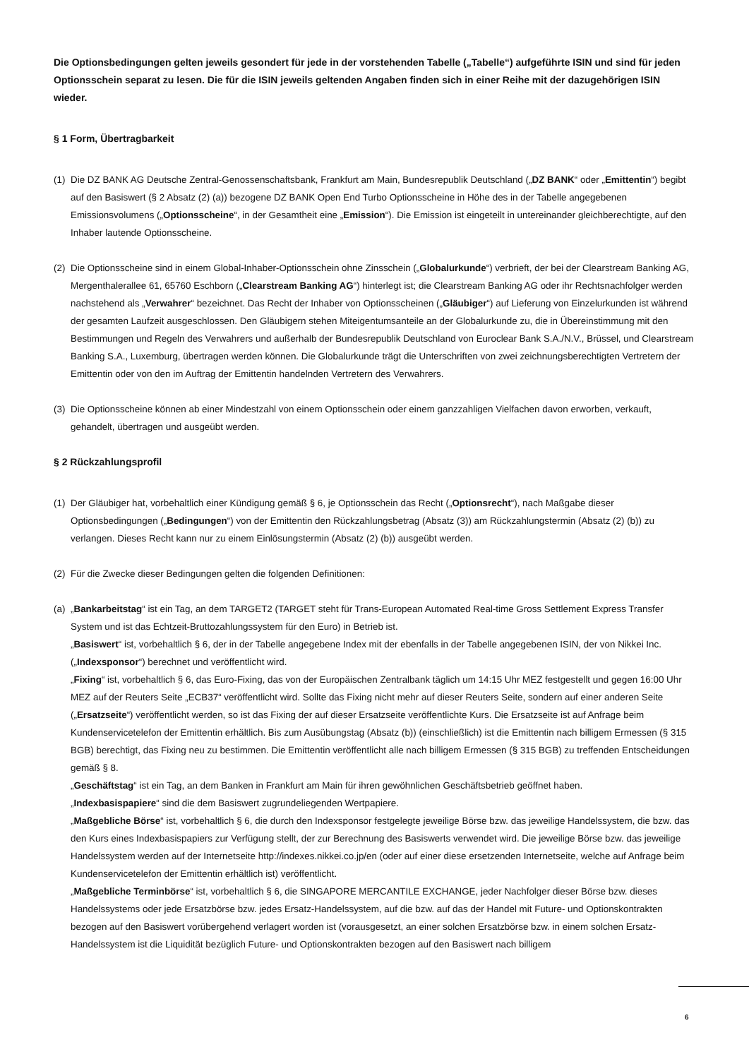Die Optionsbedingungen gelten jeweils gesondert für jede in der vorstehenden Tabelle („Tabelle“) aufgeführte ISIN und sind für jeden Optionsschein separat zu lesen. Die für die ISIN jeweils geltenden Angaben finden sich in einer Reihe mit der dazugehörigen ISIN wieder.
§ 1 Form, Übertragbarkeit
(1)
Die DZ BANK AG Deutsche Zentral-Genossenschaftsbank, Frankfurt am Main, Bundesrepublik Deutschland („DZ BANK“ oder „Emittentin“) begibt auf den Basiswert (§ 2 Absatz (2) (a)) bezogene DZ BANK Open End Turbo Optionsscheine in Höhe des in der Tabelle angegebenen Emissionsvolumens („Optionsscheine“, in der Gesamtheit eine „Emission“). Die Emission ist eingeteilt in untereinander gleichberechtigte, auf den Inhaber lautende Optionsscheine.
(2)
Die Optionsscheine sind in einem Global-Inhaber-Optionsschein ohne Zinsschein („Globalurkunde“) verbrieft, der bei der Clearstream Banking AG, Mergenthalerallee 61, 65760 Eschborn („Clearstream Banking AG“) hinterlegt ist; die Clearstream Banking AG oder ihr Rechtsnachfolger werden nachstehend als „Verwahrer“ bezeichnet. Das Recht der Inhaber von Optionsscheinen („Gläubiger“) auf Lieferung von Einzelurkunden ist während der gesamten Laufzeit ausgeschlossen. Den Gläubigern stehen Miteigentumsanteile an der Globalurkunde zu, die in Übereinstimmung mit den Bestimmungen und Regeln des Verwahrers und außerhalb der Bundesrepublik Deutschland von Euroclear Bank S.A./N.V., Brüssel, und Clearstream Banking S.A., Luxemburg, übertragen werden können. Die Globalurkunde trägt die Unterschriften von zwei zeichnungsberechtigten Vertretern der Emittentin oder von den im Auftrag der Emittentin handelnden Vertretern des Verwahrers.
(3)
Die Optionsscheine können ab einer Mindestzahl von einem Optionsschein oder einem ganzzahligen Vielfachen davon erworben, verkauft, gehandelt, übertragen und ausgeübt werden.
§ 2 Rückzahlungsprofil
(1)
Der Gläubiger hat, vorbehaltlich einer Kündigung gemäß § 6, je Optionsschein das Recht („Optionsrecht“), nach Maßgabe dieser Optionsbedingungen („Bedingungen“) von der Emittentin den Rückzahlungsbetrag (Absatz (3)) am Rückzahlungstermin (Absatz (2) (b)) zu verlangen. Dieses Recht kann nur zu einem Einlösungstermin (Absatz (2) (b)) ausgeübt werden.
(2)
Für die Zwecke dieser Bedingungen gelten die folgenden Definitionen:
(a)
„Bankarbeitstag“ ist ein Tag, an dem TARGET2 (TARGET steht für Trans-European Automated Real-time Gross Settlement Express Transfer System und ist das Echtzeit-Bruttozahlungssystem für den Euro) in Betrieb ist.
„Basiswert“ ist, vorbehaltlich § 6, der in der Tabelle angegebene Index mit der ebenfalls in der Tabelle angegebenen ISIN, der von Nikkei Inc. („Indexsponsor“) berechnet und veröffentlicht wird.
„Fixing“ ist, vorbehaltlich § 6, das Euro-Fixing, das von der Europäischen Zentralbank täglich um 14:15 Uhr MEZ festgestellt und gegen 16:00 Uhr MEZ auf der Reuters Seite „ECB37“ veröffentlicht wird. Sollte das Fixing nicht mehr auf dieser Reuters Seite, sondern auf einer anderen Seite („Ersatzseite“) veröffentlicht werden, so ist das Fixing der auf dieser Ersatzseite veröffentlichte Kurs. Die Ersatzseite ist auf Anfrage beim Kundenservicetelefon der Emittentin erhältlich. Bis zum Ausübungstag (Absatz (b)) (einschließlich) ist die Emittentin nach billigem Ermessen (§ 315 BGB) berechtigt, das Fixing neu zu bestimmen. Die Emittentin veröffentlicht alle nach billigem Ermessen (§ 315 BGB) zu treffenden Entscheidungen gemäß § 8.
„Geschäftstag“ ist ein Tag, an dem Banken in Frankfurt am Main für ihren gewöhnlichen Geschäftsbetrieb geöffnet haben.
„Indexbasispapiere“ sind die dem Basiswert zugrundeliegenden Wertpapiere.
„Maßgebliche Börse“ ist, vorbehaltlich § 6, die durch den Indexsponsor festgelegte jeweilige Börse bzw. das jeweilige Handelssystem, die bzw. das den Kurs eines Indexbasispapiers zur Verfügung stellt, der zur Berechnung des Basiswerts verwendet wird. Die jeweilige Börse bzw. das jeweilige Handelssystem werden auf der Internetseite http://indexes.nikkei.co.jp/en (oder auf einer diese ersetzenden Internetseite, welche auf Anfrage beim Kundenservicetelefon der Emittentin erhältlich ist) veröffentlicht.
„Maßgebliche Terminbörse“ ist, vorbehaltlich § 6, die SINGAPORE MERCANTILE EXCHANGE, jeder Nachfolger dieser Börse bzw. dieses Handelssystems oder jede Ersatzbörse bzw. jedes Ersatz-Handelssystem, auf die bzw. auf das der Handel mit Future- und Optionskontrakten bezogen auf den Basiswert vorübergehend verlagert worden ist (vorausgesetzt, an einer solchen Ersatzbörse bzw. in einem solchen Ersatz-Handelssystem ist die Liquidität bezüglich Future- und Optionskontrakten bezogen auf den Basiswert nach billigem
6